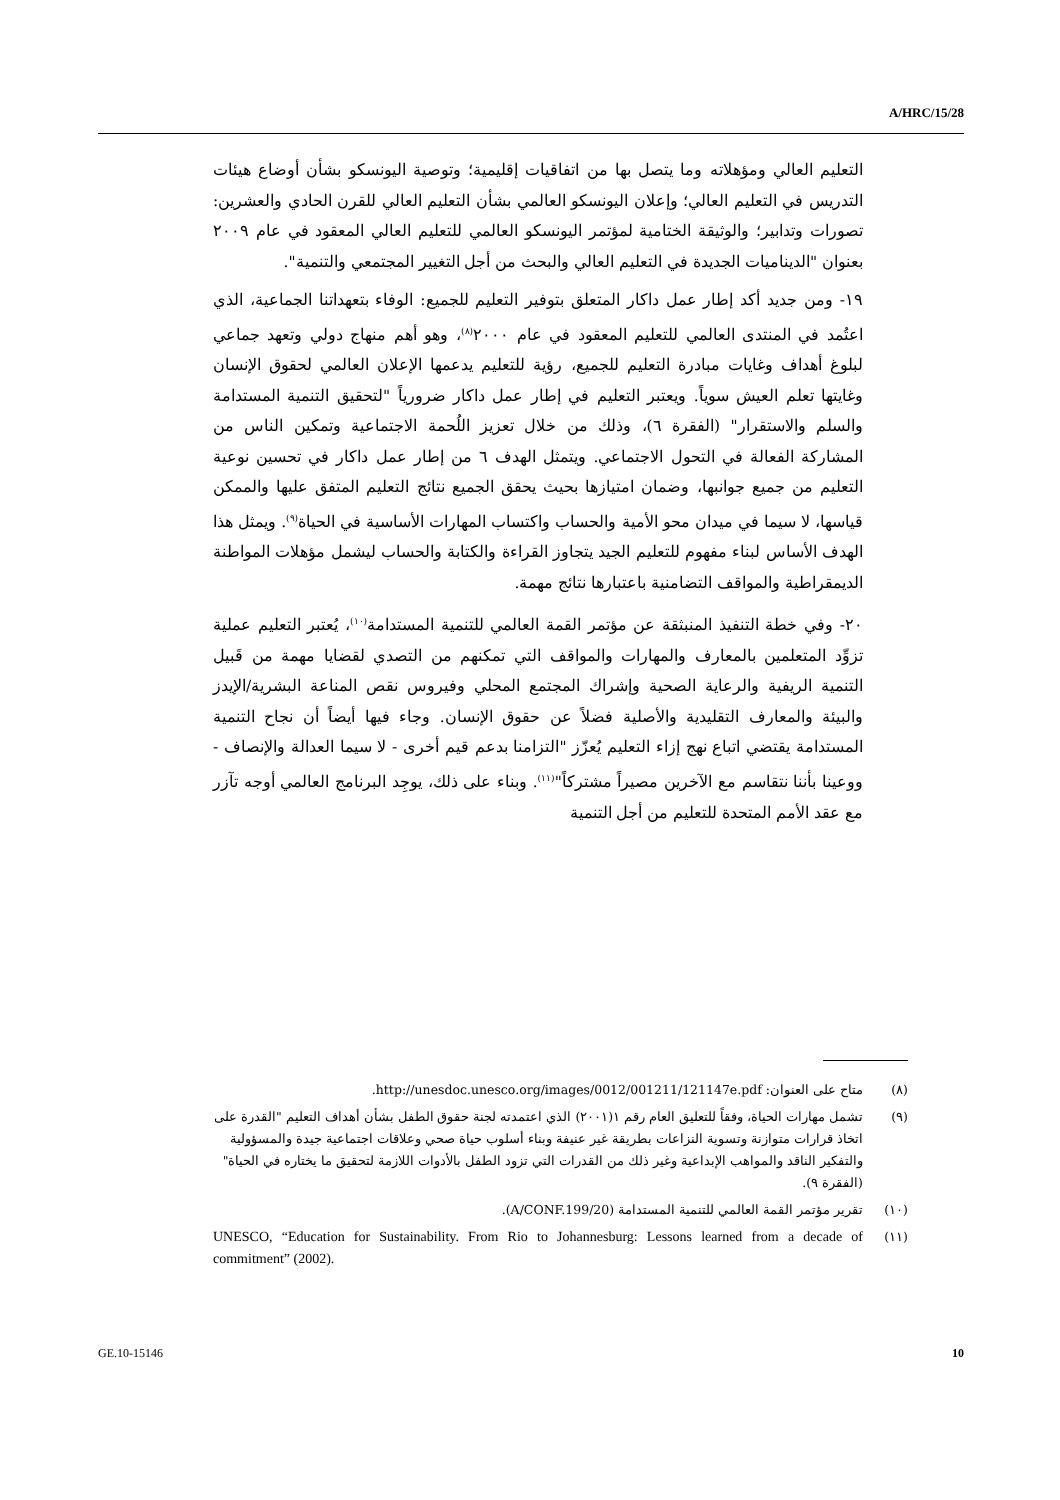A/HRC/15/28
التعليم العالي ومؤهلاته وما يتصل بها من اتفاقيات إقليمية؛ وتوصية اليونسكو بشأن أوضاع هيئات التدريس في التعليم العالي؛ وإعلان اليونسكو العالمي بشأن التعليم العالي للقرن الحادي والعشرين: تصورات وتدابير؛ والوثيقة الختامية لمؤتمر اليونسكو العالمي للتعليم العالي المعقود في عام ٢٠٠٩ بعنوان "الديناميات الجديدة في التعليم العالي والبحث من أجل التغيير المجتمعي والتنمية".
١٩- ومن جديد أكد إطار عمل داكار المتعلق بتوفير التعليم للجميع: الوفاء بتعهداتنا الجماعية، الذي اعتُمد في المنتدى العالمي للتعليم المعقود في عام ٢٠٠٠<sup>(٨)</sup>، وهو أهم منهاج دولي وتعهد جماعي لبلوغ أهداف وغايات مبادرة التعليم للجميع، رؤية للتعليم يدعمها الإعلان العالمي لحقوق الإنسان وغايتها تعلم العيش سوياً. ويعتبر التعليم في إطار عمل داكار ضرورياً "لتحقيق التنمية المستدامة والسلم والاستقرار" (الفقرة ٦)، وذلك من خلال تعزيز اللُحمة الاجتماعية وتمكين الناس من المشاركة الفعالة في التحول الاجتماعي. ويتمثل الهدف ٦ من إطار عمل داكار في تحسين نوعية التعليم من جميع جوانبها، وضمان امتيازها بحيث يحقق الجميع نتائج التعليم المتفق عليها والممكن قياسها، لا سيما في ميدان محو الأمية والحساب واكتساب المهارات الأساسية في الحياة<sup>(٩)</sup>. ويمثل هذا الهدف الأساس لبناء مفهوم للتعليم الجيد يتجاوز القراءة والكتابة والحساب ليشمل مؤهلات المواطنة الديمقراطية والمواقف التضامنية باعتبارها نتائج مهمة.
٢٠- وفي خطة التنفيذ المنبثقة عن مؤتمر القمة العالمي للتنمية المستدامة<sup>(١٠)</sup>، يُعتبر التعليم عملية تزوِّد المتعلمين بالمعارف والمهارات والمواقف التي تمكنهم من التصدي لقضايا مهمة من قَبيل التنمية الريفية والرعاية الصحية وإشراك المجتمع المحلي وفيروس نقص المناعة البشرية/الإيدز والبيئة والمعارف التقليدية والأصلية فضلاً عن حقوق الإنسان. وجاء فيها أيضاً أن نجاح التنمية المستدامة يقتضي اتباع نهج إزاء التعليم يُعزّز "التزامنا بدعم قيم أخرى - لا سيما العدالة والإنصاف - ووعينا بأننا نتقاسم مع الآخرين مصيراً مشتركاً"<sup>(١١)</sup>. وبناء على ذلك، يوجِد البرنامج العالمي أوجه تآزر مع عقد الأمم المتحدة للتعليم من أجل التنمية
(٨) متاح على العنوان: http://unesdoc.unesco.org/images/0012/001211/121147e.pdf.
(٩) تشمل مهارات الحياة، وفقاً للتعليق العام رقم ١(٢٠٠١) الذي اعتمدته لجنة حقوق الطفل بشأن أهداف التعليم "القدرة على اتخاذ قرارات متوازنة وتسوية النزاعات بطريقة غير عنيفة وبناء أسلوب حياة صحي وعلاقات اجتماعية جيدة والمسؤولية والتفكير الناقد والمواهب الإبداعية وغير ذلك من القدرات التي تزود الطفل بالأدوات اللازمة لتحقيق ما يختاره في الحياة" (الفقرة ٩).
(١٠) تقرير مؤتمر القمة العالمي للتنمية المستدامة (A/CONF.199/20).
(١١) UNESCO, “Education for Sustainability. From Rio to Johannesburg: Lessons learned from a decade of commitment” (2002).
GE.10-15146 10